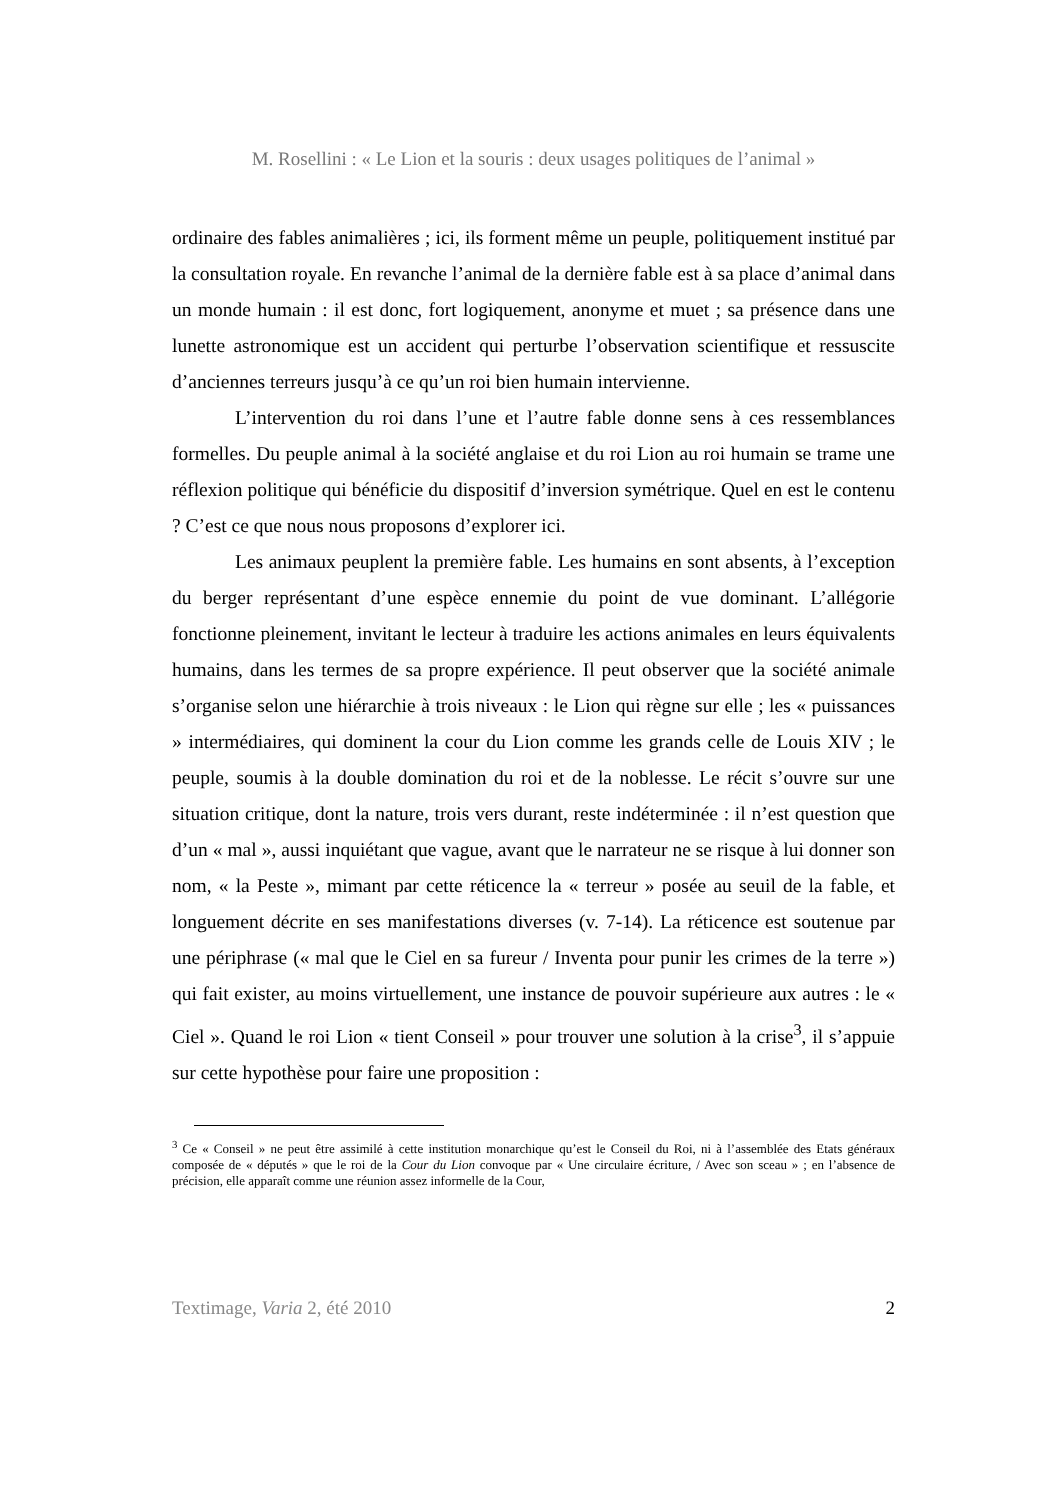M. Rosellini : « Le Lion et la souris : deux usages politiques de l’animal »
ordinaire des fables animalières ; ici, ils forment même un peuple, politiquement institué par la consultation royale. En revanche l’animal de la dernière fable est à sa place d’animal dans un monde humain : il est donc, fort logiquement, anonyme et muet ; sa présence dans une lunette astronomique est un accident qui perturbe l’observation scientifique et ressuscite d’anciennes terreurs jusqu’à ce qu’un roi bien humain intervienne.
L’intervention du roi dans l’une et l’autre fable donne sens à ces ressemblances formelles. Du peuple animal à la société anglaise et du roi Lion au roi humain se trame une réflexion politique qui bénéficie du dispositif d’inversion symétrique. Quel en est le contenu ? C’est ce que nous nous proposons d’explorer ici.
Les animaux peuplent la première fable. Les humains en sont absents, à l’exception du berger représentant d’une espèce ennemie du point de vue dominant. L’allégorie fonctionne pleinement, invitant le lecteur à traduire les actions animales en leurs équivalents humains, dans les termes de sa propre expérience. Il peut observer que la société animale s’organise selon une hiérarchie à trois niveaux : le Lion qui règne sur elle ; les « puissances » intermédiaires, qui dominent la cour du Lion comme les grands celle de Louis XIV ; le peuple, soumis à la double domination du roi et de la noblesse. Le récit s’ouvre sur une situation critique, dont la nature, trois vers durant, reste indéterminée : il n’est question que d’un « mal », aussi inquiétant que vague, avant que le narrateur ne se risque à lui donner son nom, « la Peste », mimant par cette réticence la « terreur » posée au seuil de la fable, et longuement décrite en ses manifestations diverses (v. 7-14). La réticence est soutenue par une périphrase (« mal que le Ciel en sa fureur / Inventa pour punir les crimes de la terre ») qui fait exister, au moins virtuellement, une instance de pouvoir supérieure aux autres : le « Ciel ». Quand le roi Lion « tient Conseil » pour trouver une solution à la crise<sup>3</sup>, il s’appuie sur cette hypothèse pour faire une proposition :
<sup>3</sup> Ce « Conseil » ne peut être assimilé à cette institution monarchique qu’est le Conseil du Roi, ni à l’assemblée des Etats généraux composée de « députés » que le roi de la Cour du Lion convoque par « Une circulaire écriture, / Avec son sceau » ; en l’absence de précision, elle apparaît comme une réunion assez informelle de la Cour,
Textimage, Varia 2, été 2010 2